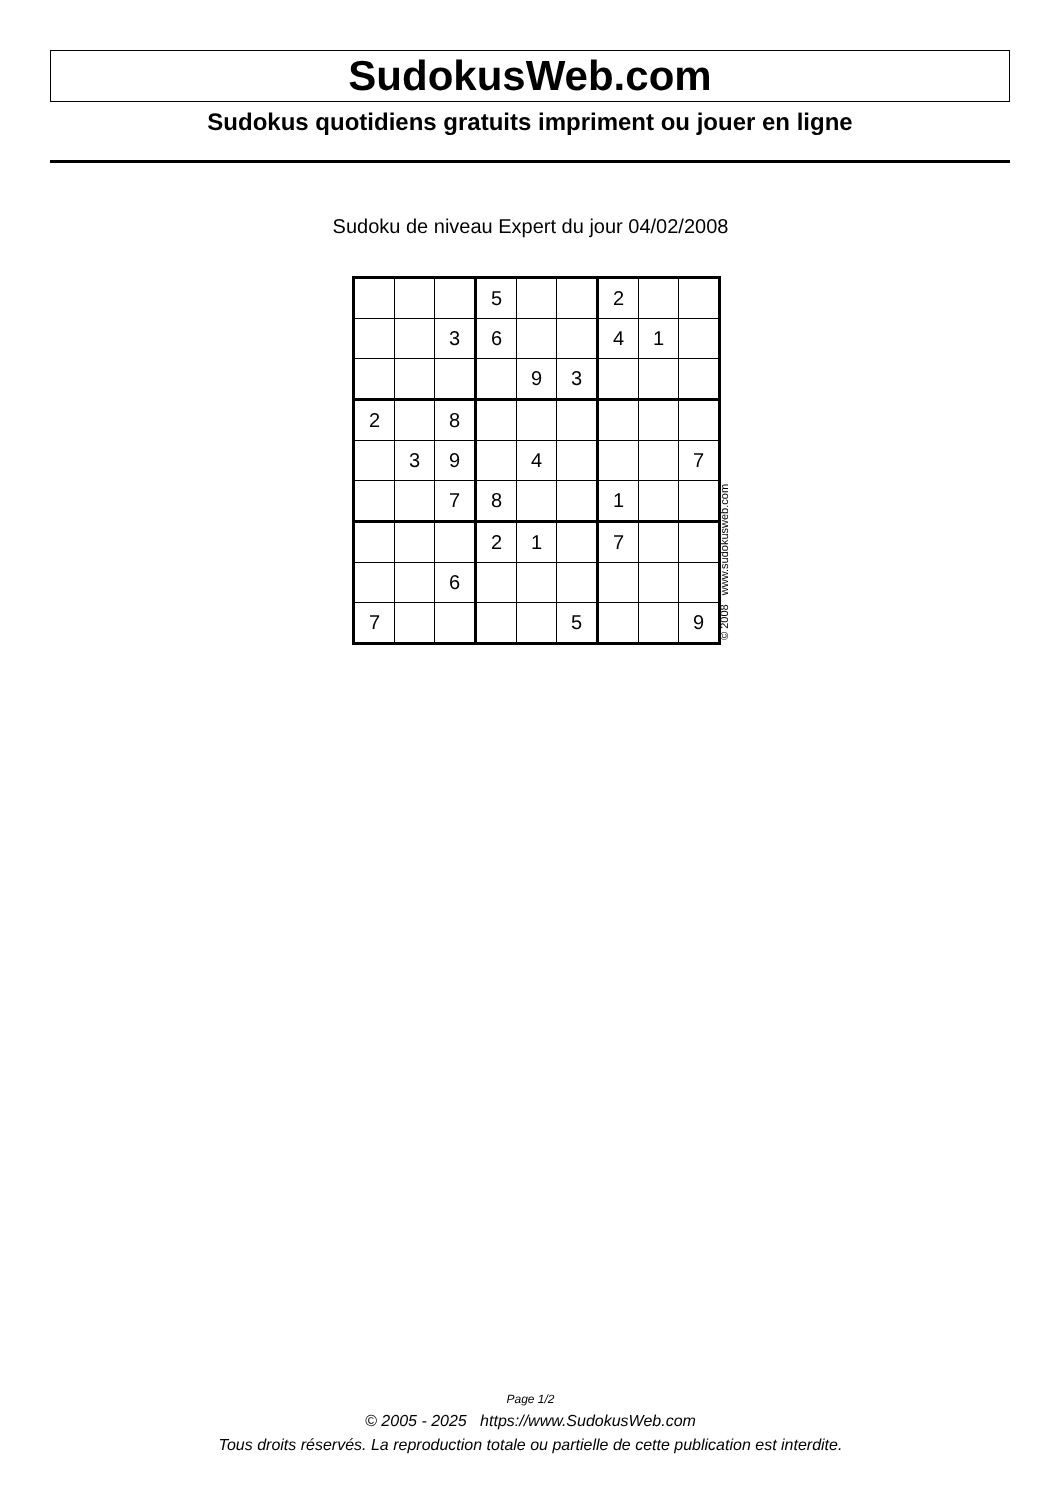SudokusWeb.com
Sudokus quotidiens gratuits impriment ou jouer en ligne
Sudoku de niveau Expert du jour 04/02/2008
| | | | 5 | | | 2 | | |
| | | 3 | 6 | | | 4 | 1 | |
| | | | | 9 | 3 | | | |
| 2 | | 8 | | | | | | |
| | 3 | 9 | | 4 | | | | 7 |
| | | 7 | 8 | | | 1 | | |
| | | | 2 | 1 | | 7 | | |
| | | 6 | | | | | | |
| 7 | | | | | 5 | | | 9 |
© 2008 www.sudokusweb.com
Page 1/2
© 2005 - 2025 https://www.SudokusWeb.com
Tous droits réservés. La reproduction totale ou partielle de cette publication est interdite.